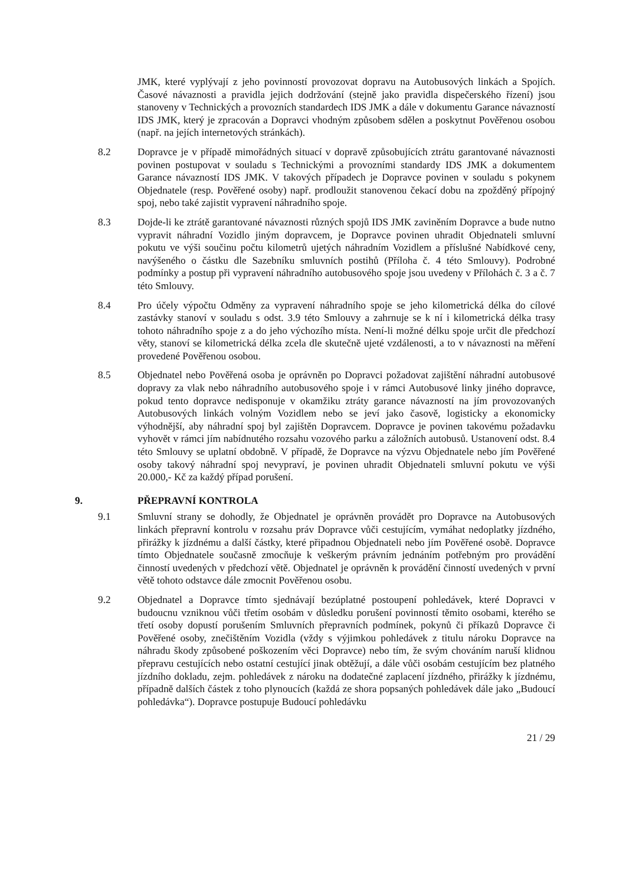JMK, které vyplývají z jeho povinností provozovat dopravu na Autobusových linkách a Spojích. Časové návaznosti a pravidla jejich dodržování (stejně jako pravidla dispečerského řízení) jsou stanoveny v Technických a provozních standardech IDS JMK a dále v dokumentu Garance návazností IDS JMK, který je zpracován a Dopravci vhodným způsobem sdělen a poskytnut Pověřenou osobou (např. na jejích internetových stránkách).
8.2 Dopravce je v případě mimořádných situací v dopravě způsobujících ztrátu garantované návaznosti povinen postupovat v souladu s Technickými a provozními standardy IDS JMK a dokumentem Garance návazností IDS JMK. V takových případech je Dopravce povinen v souladu s pokynem Objednatele (resp. Pověřené osoby) např. prodloužit stanovenou čekací dobu na zpožděný přípojný spoj, nebo také zajistit vypravení náhradního spoje.
8.3 Dojde-li ke ztrátě garantované návaznosti různých spojů IDS JMK zaviněním Dopravce a bude nutno vypravit náhradní Vozidlo jiným dopravcem, je Dopravce povinen uhradit Objednateli smluvní pokutu ve výši součinu počtu kilometrů ujetých náhradním Vozidlem a příslušné Nabídkové ceny, navýšeného o částku dle Sazebníku smluvních postihů (Příloha č. 4 této Smlouvy). Podrobné podmínky a postup při vypravení náhradního autobusového spoje jsou uvedeny v Přílohách č. 3 a č. 7 této Smlouvy.
8.4 Pro účely výpočtu Odměny za vypravení náhradního spoje se jeho kilometrická délka do cílové zastávky stanoví v souladu s odst. 3.9 této Smlouvy a zahrnuje se k ní i kilometrická délka trasy tohoto náhradního spoje z a do jeho výchozího místa. Není-li možné délku spoje určit dle předchozí věty, stanoví se kilometrická délka zcela dle skutečně ujeté vzdálenosti, a to v návaznosti na měření provedené Pověřenou osobou.
8.5 Objednatel nebo Pověřená osoba je oprávněn po Dopravci požadovat zajištění náhradní autobusové dopravy za vlak nebo náhradního autobusového spoje i v rámci Autobusové linky jiného dopravce, pokud tento dopravce nedisponuje v okamžiku ztráty garance návazností na jím provozovaných Autobusových linkách volným Vozidlem nebo se jeví jako časově, logisticky a ekonomicky výhodnější, aby náhradní spoj byl zajištěn Dopravcem. Dopravce je povinen takovému požadavku vyhovět v rámci jím nabídnutého rozsahu vozového parku a záložních autobusů. Ustanovení odst. 8.4 této Smlouvy se uplatní obdobně. V případě, že Dopravce na výzvu Objednatele nebo jím Pověřené osoby takový náhradní spoj nevypraví, je povinen uhradit Objednateli smluvní pokutu ve výši 20.000,- Kč za každý případ porušení.
9. PŘEPRAVNÍ KONTROLA
9.1 Smluvní strany se dohodly, že Objednatel je oprávněn provádět pro Dopravce na Autobusových linkách přepravní kontrolu v rozsahu práv Dopravce vůči cestujícím, vymáhat nedoplatky jízdného, přirážky k jízdnému a další částky, které připadnou Objednateli nebo jím Pověřené osobě. Dopravce tímto Objednatele současně zmocňuje k veškerým právním jednáním potřebným pro provádění činností uvedených v předchozí větě. Objednatel je oprávněn k provádění činností uvedených v první větě tohoto odstavce dále zmocnit Pověřenou osobu.
9.2 Objednatel a Dopravce tímto sjednávají bezúplatné postoupení pohledávek, které Dopravci v budoucnu vzniknou vůči třetím osobám v důsledku porušení povinností těmito osobami, kterého se třetí osoby dopustí porušením Smluvních přepravních podmínek, pokynů či příkazů Dopravce či Pověřené osoby, znečištěním Vozidla (vždy s výjimkou pohledávek z titulu nároku Dopravce na náhradu škody způsobené poškozením věci Dopravce) nebo tím, že svým chováním naruší klidnou přepravu cestujících nebo ostatní cestující jinak obtěžují, a dále vůči osobám cestujícím bez platného jízdního dokladu, zejm. pohledávek z nároku na dodatečné zaplacení jízdného, přirážky k jízdnému, případně dalších částek z toho plynoucích (každá ze shora popsaných pohledávek dále jako „Budoucí pohledávka“). Dopravce postupuje Budoucí pohledávku
21 / 29